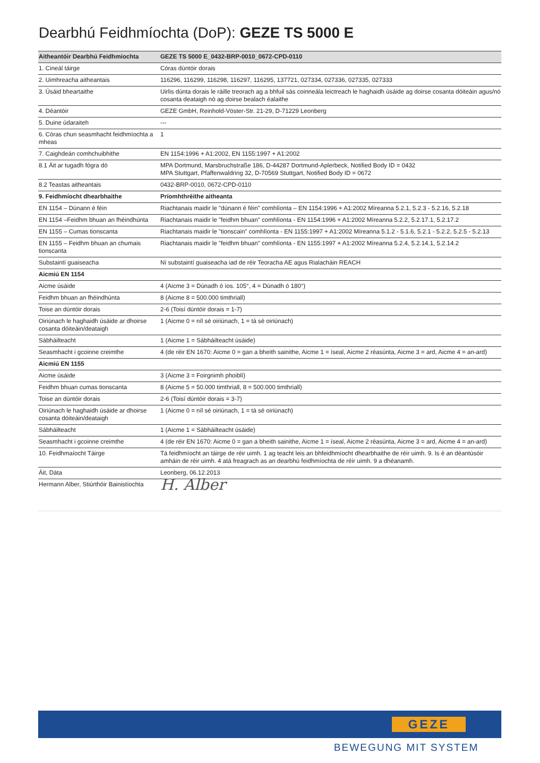Dearbhú Feidhmíochta (DoP): GEZE TS 5000 E
| Aitheantóir Dearbhú Feidhmíochta | GEZE TS 5000 E_0432-BRP-0010_0672-CPD-0110 |
| 1. Cineál táirge | Córas dúntóir dorais |
| 2. Uimhreacha aitheantais | 116296, 116299, 116298, 116297, 116295, 137721, 027334, 027336, 027335, 027333 |
| 3. Úsáid bheartaithe | Uirlis dúnta dorais le ráille treorach ag a bhfuil sás coinneála leictreach le haghaidh úsáide ag doirse cosanta dóiteáin agus/nó cosanta deataigh nó ag doirse bealach éalaithe |
| 4. Déantóir | GEZE GmbH, Reinhold-Vöster-Str. 21-29, D-71229 Leonberg |
| 5. Duine údaraiteh | --- |
| 6. Córas chun seasmhacht feidhmíochta a mheas | 1 |
| 7. Caighdeán comhchuibhithe | EN 1154:1996 + A1:2002, EN 1155:1997 + A1:2002 |
| 8.1 Áit ar tugadh fógra dó | MPA Dortmund, Marsbruchstraße 186, D-44287 Dortmund-Aplerbeck, Notified Body ID = 0432 MPA Stuttgart, Pfaffenwaldring 32, D-70569 Stuttgart, Notified Body ID = 0672 |
| 8.2 Teastas aitheantais | 0432-BRP-0010, 0672-CPD-0110 |
| 9. Feidhmíocht dhearbhaithe | Príomhthréithe aitheanta |
| EN 1154 – Dúnann é féin | Riachtanais maidir le "dúnann é féin" comhlíonta – EN 1154:1996 + A1:2002 Míreanna 5.2.1, 5.2.3 - 5.2.16, 5.2.18 |
| EN 1154 –Feidhm bhuan an fhéindhúnta | Riachtanais maidir le "feidhm bhuan" comhlíonta - EN 1154:1996 + A1:2002 Míreanna 5.2.2, 5.2.17.1, 5.2.17.2 |
| EN 1155 – Cumas tionscanta | Riachtanais maidir le "tionscain" comhlíonta - EN 1155:1997 + A1:2002 Míreanna 5.1.2 - 5.1.6, 5.2.1 - 5.2.2, 5.2.5 - 5.2.13 |
| EN 1155 – Feidhm bhuan an chumais tionscanta | Riachtanais maidir le "feidhm bhuan" comhlíonta - EN 1155:1997 + A1:2002 Míreanna 5.2.4, 5.2.14.1, 5.2.14.2 |
| Substaintí guaiseacha | Ní substaintí guaiseacha iad de réir Teoracha AE agus Rialacháin REACH |
| Aicmiú EN 1154 | |
| Aicme úsáide | 4 (Aicme 3 = Dúnadh ó íos. 105°, 4 = Dúnadh ó 180°) |
| Feidhm bhuan an fhéindhúnta | 8 (Aicme 8 = 500.000 timthriall) |
| Toise an dúntóir dorais | 2-6 (Toisí dúntóir dorais = 1-7) |
| Oiriúnach le haghaidh úsáide ar dhoirse cosanta dóiteáin/deataigh | 1 (Aicme 0 = níl sé oiriúnach, 1 = tá sé oiriúnach) |
| Sábháilteacht | 1 (Aicme 1 = Sábháilteacht úsáide) |
| Seasmhacht i gcoinne creimthe | 4 (de réir EN 1670: Aicme 0 = gan a bheith sainithe, Aicme 1 = íseal, Aicme 2 réasúnta, Aicme 3 = ard, Aicme 4 = an-ard) |
| Aicmiú EN 1155 | |
| Aicme úsáide | 3 (Aicme 3 = Foirgnimh phoiblí) |
| Feidhm bhuan cumas tionscanta | 8 (Aicme 5 = 50.000 timthriall, 8 = 500.000 timthriall) |
| Toise an dúntóir dorais | 2-6 (Toisí dúntóir dorais = 3-7) |
| Oiriúnach le haghaidh úsáide ar dhoirse cosanta dóiteáin/deataigh | 1 (Aicme 0 = níl sé oiriúnach, 1 = tá sé oiriúnach) |
| Sábháilteacht | 1 (Aicme 1 = Sábháilteacht úsáide) |
| Seasmhacht i gcoinne creimthe | 4 (de réir EN 1670: Aicme 0 = gan a bheith sainithe, Aicme 1 = íseal, Aicme 2 réasúnta, Aicme 3 = ard, Aicme 4 = an-ard) |
| 10. Feidhmaíocht Táirge | Tá feidhmíocht an táirge de réir uimh. 1 ag teacht leis an bhfeidhmíocht dhearbhaithe de réir uimh. 9. Is é an déantúsóir amháin de réir uimh. 4 atá freagrach as an dearbhú feidhmíochta de réir uimh. 9 a dhéanamh. |
| Áit, Dáta | Leonberg, 06.12.2013 |
| Hermann Alber, Stiúrthóir Bainistíochta | H. Alber |
GEZE
BEWEGUNG MIT SYSTEM